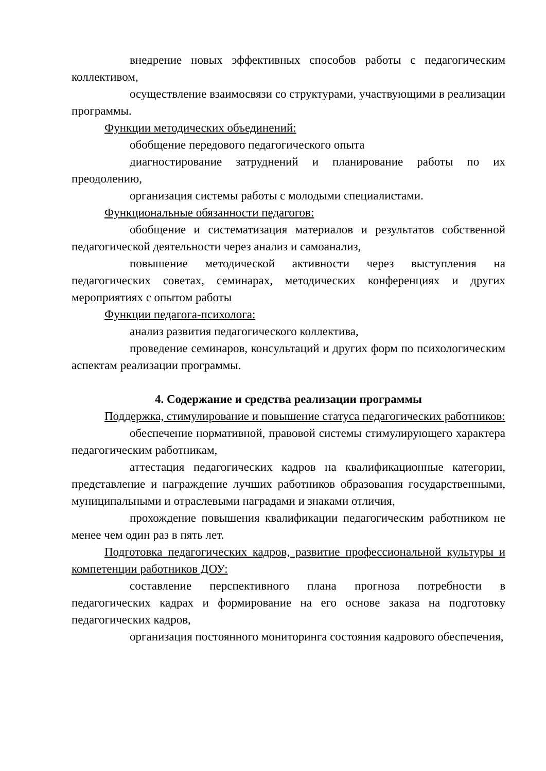внедрение новых эффективных способов работы с педагогическим коллективом,
осуществление взаимосвязи со структурами, участвующими в реализации программы.
Функции методических объединений:
обобщение передового педагогического опыта
диагностирование затруднений и планирование работы по их преодолению,
организация системы работы с молодыми специалистами.
Функциональные обязанности педагогов:
обобщение и систематизация материалов и результатов собственной педагогической деятельности через анализ и самоанализ,
повышение методической активности через выступления на педагогических советах, семинарах, методических конференциях и других мероприятиях с опытом работы
Функции педагога-психолога:
анализ развития педагогического коллектива,
проведение семинаров, консультаций и других форм по психологическим аспектам реализации программы.
4. Содержание и средства реализации программы
Поддержка, стимулирование и повышение статуса педагогических работников:
обеспечение нормативной, правовой системы стимулирующего характера педагогическим работникам,
аттестация педагогических кадров на квалификационные категории, представление и награждение лучших работников образования государственными, муниципальными и отраслевыми наградами и знаками отличия,
прохождение повышения квалификации педагогическим работником не менее чем один раз в пять лет.
Подготовка педагогических кадров, развитие профессиональной культуры и компетенции работников ДОУ:
составление перспективного плана прогноза потребности в педагогических кадрах и формирование на его основе заказа на подготовку педагогических кадров,
организация постоянного мониторинга состояния кадрового обеспечения,